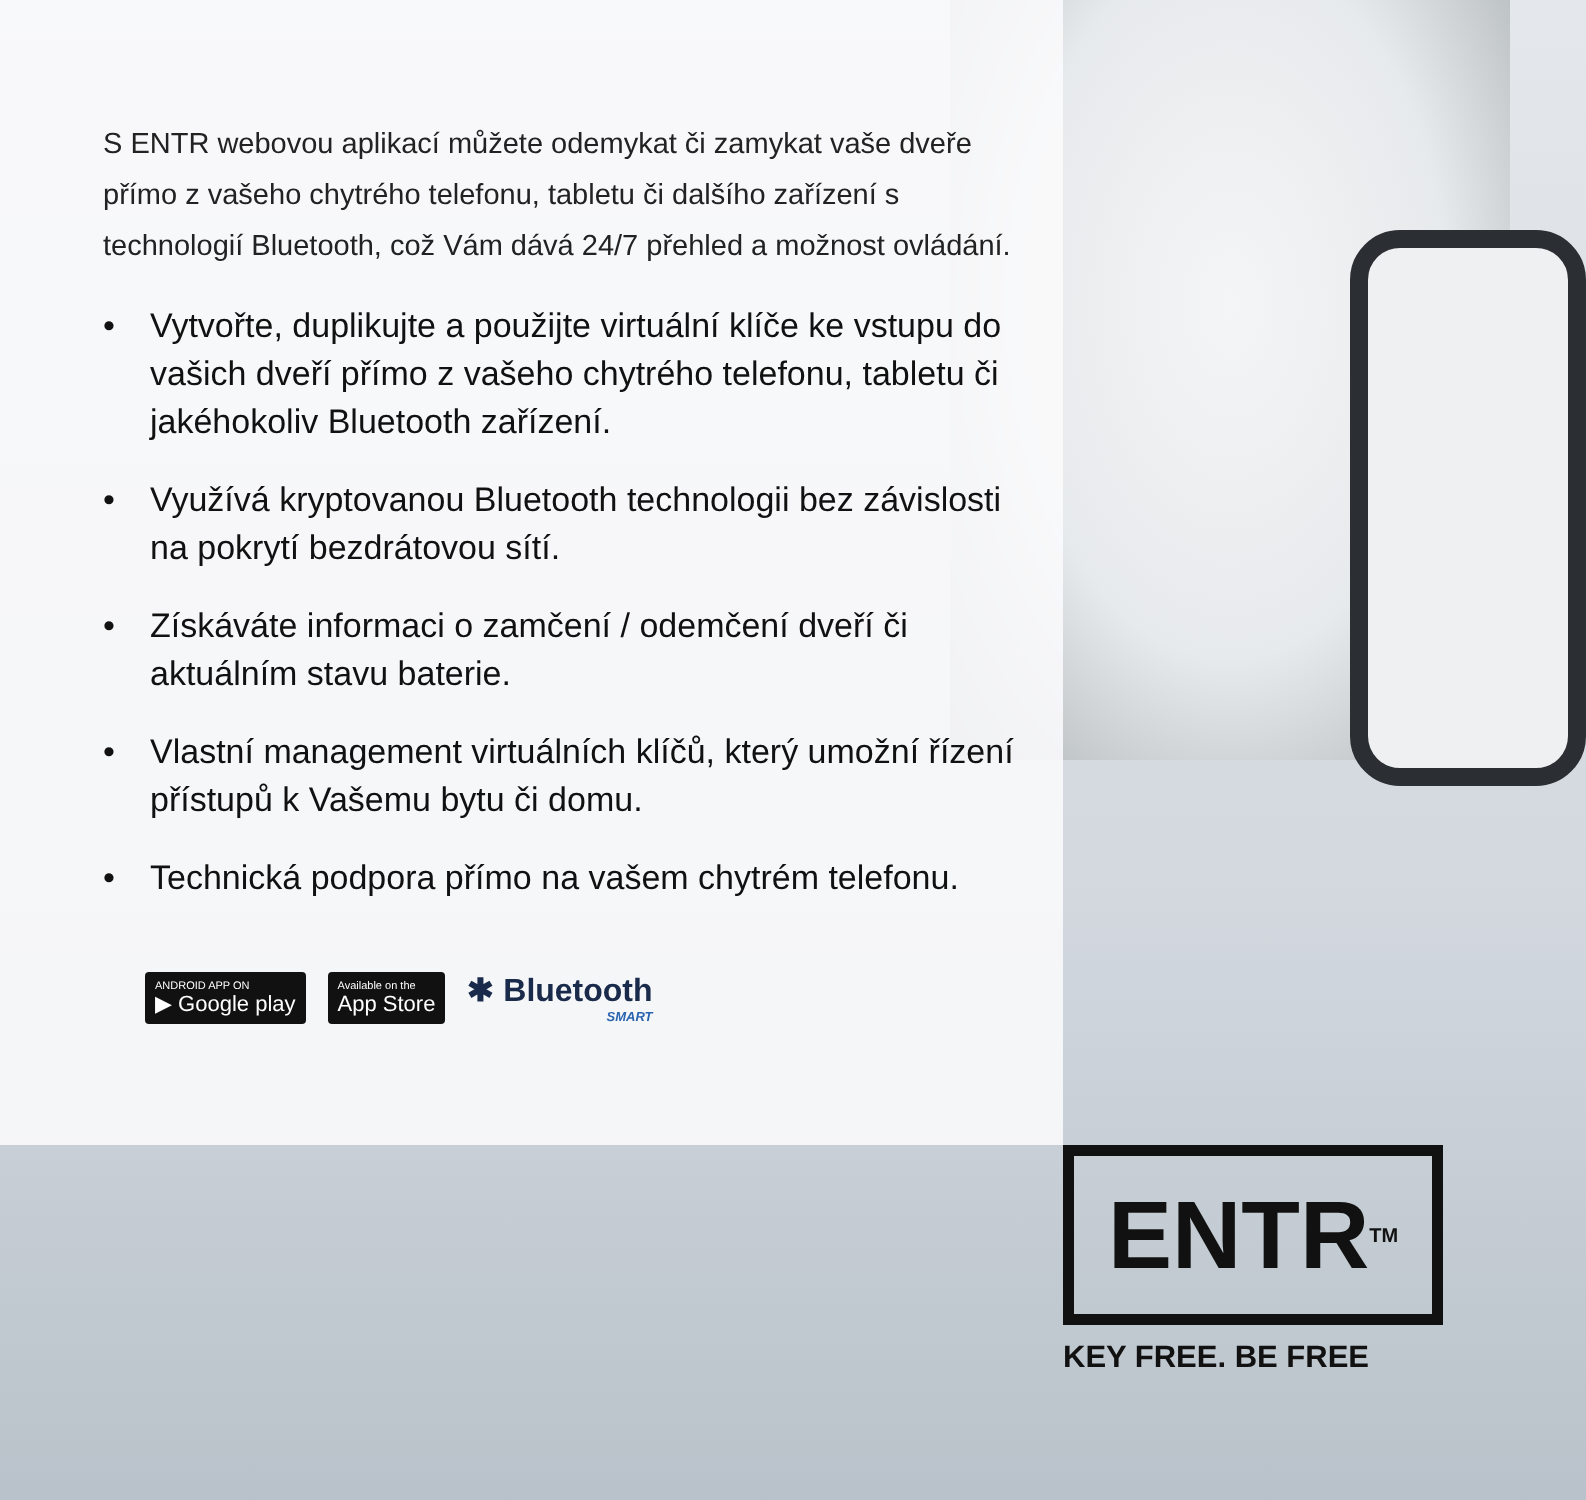S ENTR webovou aplikací můžete odemykat či zamykat vaše dveře přímo z vašeho chytrého telefonu, tabletu či dalšího zařízení s technologií Bluetooth, což Vám dává 24/7 přehled a možnost ovládání.
• Vytvořte, duplikujte a použijte virtuální klíče ke vstupu do vašich dveří přímo z vašeho chytrého telefonu, tabletu či jakéhokoliv Bluetooth zařízení.
• Využívá kryptovanou Bluetooth technologii bez závislosti na pokrytí bezdrátovou sítí.
• Získáváte informaci o zamčení / odemčení dveří či aktuálním stavu baterie.
• Vlastní management virtuálních klíčů, který umožní řízení přístupů k Vašemu bytu či domu.
• Technická podpora přímo na vašem chytrém telefonu.
ANDROID APP ON
▶ Google play
Available on the
App Store
✱ Bluetooth
SMART
ENTR<sup>TM</sup>
KEY FREE. BE FREE